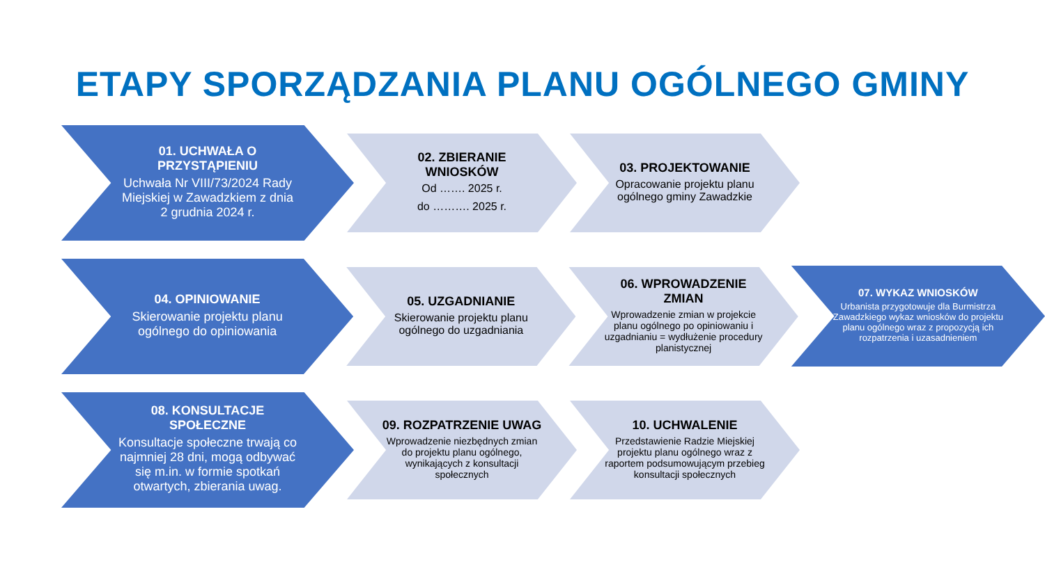ETAPY SPORZĄDZANIA PLANU OGÓLNEGO GMINY
01. UCHWAŁA O PRZYSTĄPIENIU
Uchwała Nr VIII/73/2024 Rady Miejskiej w Zawadzkiem z dnia 2 grudnia 2024 r.
02. ZBIERANIE WNIOSKÓW
Od ……. 2025 r.
do ………. 2025 r.
03. PROJEKTOWANIE
Opracowanie projektu planu ogólnego gminy Zawadzkie
04. OPINIOWANIE
Skierowanie projektu planu ogólnego do opiniowania
05. UZGADNIANIE
Skierowanie projektu planu ogólnego do uzgadniania
06. WPROWADZENIE ZMIAN
Wprowadzenie zmian w projekcie planu ogólnego po opiniowaniu i uzgadnianiu = wydłużenie procedury planistycznej
07. WYKAZ WNIOSKÓW
Urbanista przygotowuje dla Burmistrza Zawadzkiego wykaz wniosków do projektu planu ogólnego wraz z propozycją ich rozpatrzenia i uzasadnieniem
08. KONSULTACJE SPOŁECZNE
Konsultacje społeczne trwają co najmniej 28 dni, mogą odbywać się m.in. w formie spotkań otwartych, zbierania uwag.
09. ROZPATRZENIE UWAG
Wprowadzenie niezbędnych zmian do projektu planu ogólnego, wynikających z konsultacji społecznych
10. UCHWALENIE
Przedstawienie Radzie Miejskiej projektu planu ogólnego wraz z raportem podsumowującym przebieg konsultacji społecznych